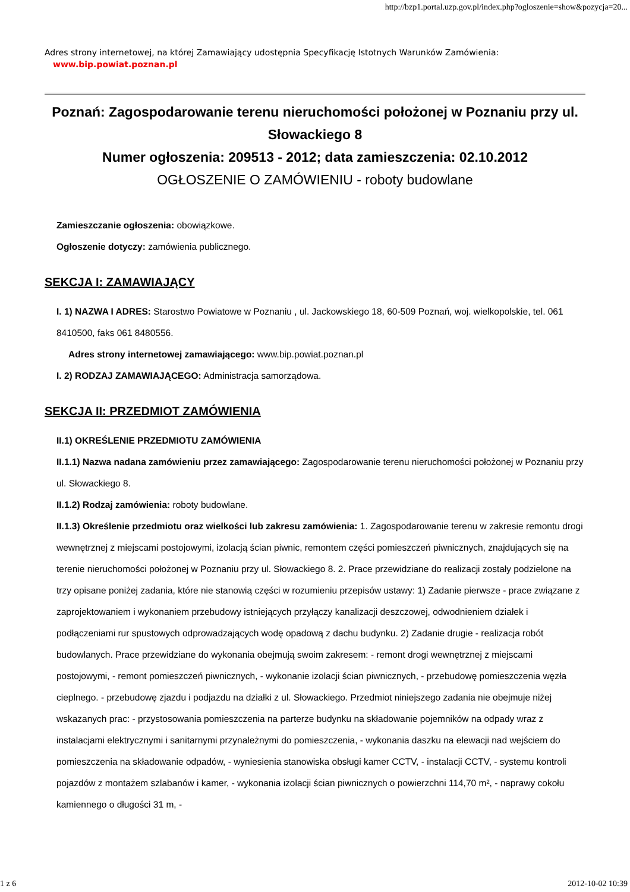http://bzp1.portal.uzp.gov.pl/index.php?ogloszenie=show&pozycja=20...
Adres strony internetowej, na której Zamawiający udostępnia Specyfikację Istotnych Warunków Zamówienia:
www.bip.powiat.poznan.pl
Poznań: Zagospodarowanie terenu nieruchomości położonej w Poznaniu przy ul. Słowackiego 8
Numer ogłoszenia: 209513 - 2012; data zamieszczenia: 02.10.2012
OGŁOSZENIE O ZAMÓWIENIU - roboty budowlane
Zamieszczanie ogłoszenia: obowiązkowe.
Ogłoszenie dotyczy: zamówienia publicznego.
SEKCJA I: ZAMAWIAJĄCY
I. 1) NAZWA I ADRES: Starostwo Powiatowe w Poznaniu , ul. Jackowskiego 18, 60-509 Poznań, woj. wielkopolskie, tel. 061 8410500, faks 061 8480556.
Adres strony internetowej zamawiającego: www.bip.powiat.poznan.pl
I. 2) RODZAJ ZAMAWIAJĄCEGO: Administracja samorządowa.
SEKCJA II: PRZEDMIOT ZAMÓWIENIA
II.1) OKREŚLENIE PRZEDMIOTU ZAMÓWIENIA
II.1.1) Nazwa nadana zamówieniu przez zamawiającego: Zagospodarowanie terenu nieruchomości położonej w Poznaniu przy ul. Słowackiego 8.
II.1.2) Rodzaj zamówienia: roboty budowlane.
II.1.3) Określenie przedmiotu oraz wielkości lub zakresu zamówienia: 1. Zagospodarowanie terenu w zakresie remontu drogi wewnętrznej z miejscami postojowymi, izolacją ścian piwnic, remontem części pomieszczeń piwnicznych, znajdujących się na terenie nieruchomości położonej w Poznaniu przy ul. Słowackiego 8. 2. Prace przewidziane do realizacji zostały podzielone na trzy opisane poniżej zadania, które nie stanowią części w rozumieniu przepisów ustawy: 1) Zadanie pierwsze - prace związane z zaprojektowaniem i wykonaniem przebudowy istniejących przyłączy kanalizacji deszczowej, odwodnieniem działek i podłączeniami rur spustowych odprowadzających wodę opadową z dachu budynku. 2) Zadanie drugie - realizacja robót budowlanych. Prace przewidziane do wykonania obejmują swoim zakresem: - remont drogi wewnętrznej z miejscami postojowymi, - remont pomieszczeń piwnicznych, - wykonanie izolacji ścian piwnicznych, - przebudowę pomieszczenia węzła cieplnego. - przebudowę zjazdu i podjazdu na działki z ul. Słowackiego. Przedmiot niniejszego zadania nie obejmuje niżej wskazanych prac: - przystosowania pomieszczenia na parterze budynku na składowanie pojemników na odpady wraz z instalacjami elektrycznymi i sanitarnymi przynależnymi do pomieszczenia, - wykonania daszku na elewacji nad wejściem do pomieszczenia na składowanie odpadów, - wyniesienia stanowiska obsługi kamer CCTV, - instalacji CCTV, - systemu kontroli pojazdów z montażem szlabanów i kamer, - wykonania izolacji ścian piwnicznych o powierzchni 114,70 m², - naprawy cokołu kamiennego o długości 31 m, -
1 z 6 2012-10-02 10:39